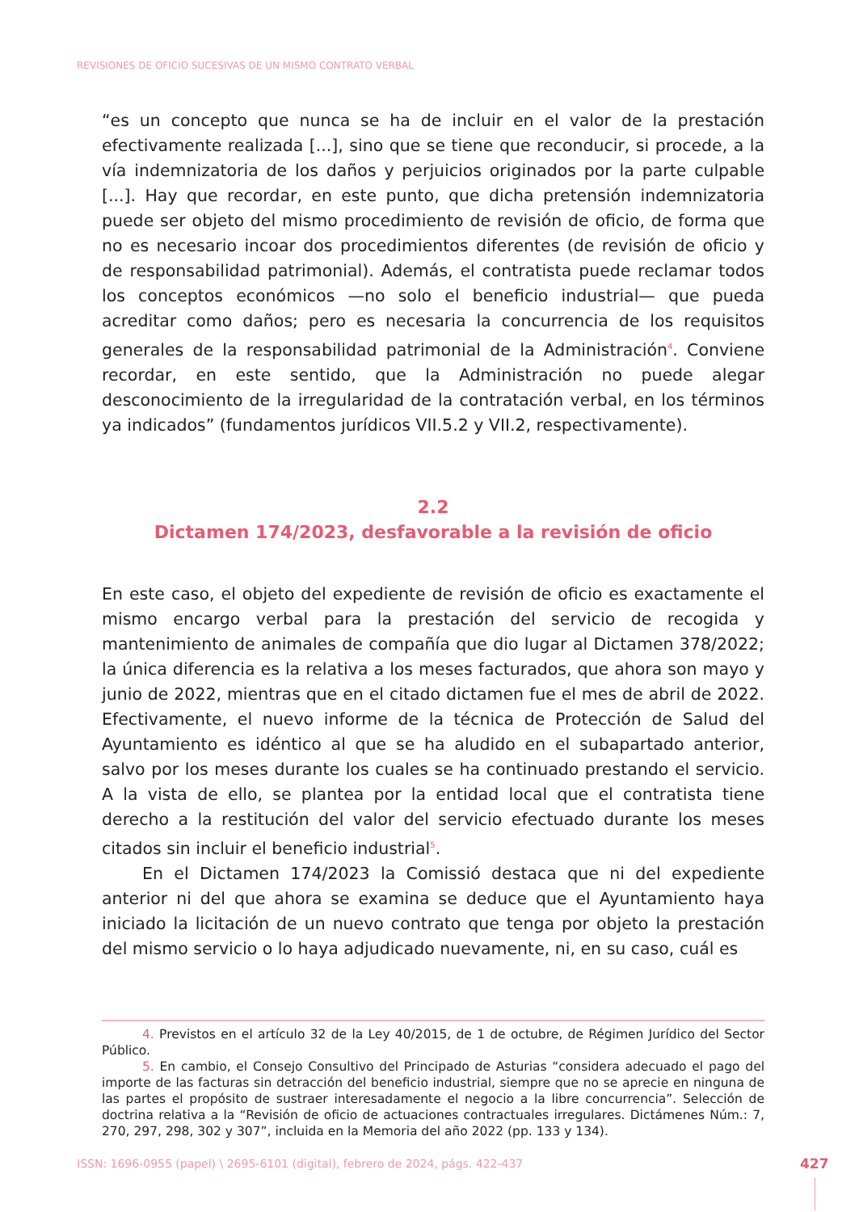REVISIONES DE OFICIO SUCESIVAS DE UN MISMO CONTRATO VERBAL
“es un concepto que nunca se ha de incluir en el valor de la prestación efectivamente realizada [...], sino que se tiene que reconducir, si procede, a la vía indemnizatoria de los daños y perjuicios originados por la parte culpable [...]. Hay que recordar, en este punto, que dicha pretensión indemnizatoria puede ser objeto del mismo procedimiento de revisión de oficio, de forma que no es necesario incoar dos procedimientos diferentes (de revisión de oficio y de responsabilidad patrimonial). Además, el contratista puede reclamar todos los conceptos económicos —no solo el beneficio industrial— que pueda acreditar como daños; pero es necesaria la concurrencia de los requisitos generales de la responsabilidad patrimonial de la Administración<sup>4</sup>. Conviene recordar, en este sentido, que la Administración no puede alegar desconocimiento de la irregularidad de la contratación verbal, en los términos ya indicados” (fundamentos jurídicos VII.5.2 y VII.2, respectivamente).
2.2
Dictamen 174/2023, desfavorable a la revisión de oficio
En este caso, el objeto del expediente de revisión de oficio es exactamente el mismo encargo verbal para la prestación del servicio de recogida y mantenimiento de animales de compañía que dio lugar al Dictamen 378/2022; la única diferencia es la relativa a los meses facturados, que ahora son mayo y junio de 2022, mientras que en el citado dictamen fue el mes de abril de 2022. Efectivamente, el nuevo informe de la técnica de Protección de Salud del Ayuntamiento es idéntico al que se ha aludido en el subapartado anterior, salvo por los meses durante los cuales se ha continuado prestando el servicio. A la vista de ello, se plantea por la entidad local que el contratista tiene derecho a la restitución del valor del servicio efectuado durante los meses citados sin incluir el beneficio industrial<sup>5</sup>.
En el Dictamen 174/2023 la Comissió destaca que ni del expediente anterior ni del que ahora se examina se deduce que el Ayuntamiento haya iniciado la licitación de un nuevo contrato que tenga por objeto la prestación del mismo servicio o lo haya adjudicado nuevamente, ni, en su caso, cuál es
4. Previstos en el artículo 32 de la Ley 40/2015, de 1 de octubre, de Régimen Jurídico del Sector Público.
5. En cambio, el Consejo Consultivo del Principado de Asturias “considera adecuado el pago del importe de las facturas sin detracción del beneficio industrial, siempre que no se aprecie en ninguna de las partes el propósito de sustraer interesadamente el negocio a la libre concurrencia”. Selección de doctrina relativa a la “Revisión de oficio de actuaciones contractuales irregulares. Dictámenes Núm.: 7, 270, 297, 298, 302 y 307”, incluida en la Memoria del año 2022 (pp. 133 y 134).
ISSN: 1696-0955 (papel) \ 2695-6101 (digital), febrero de 2024, págs. 422-437
427